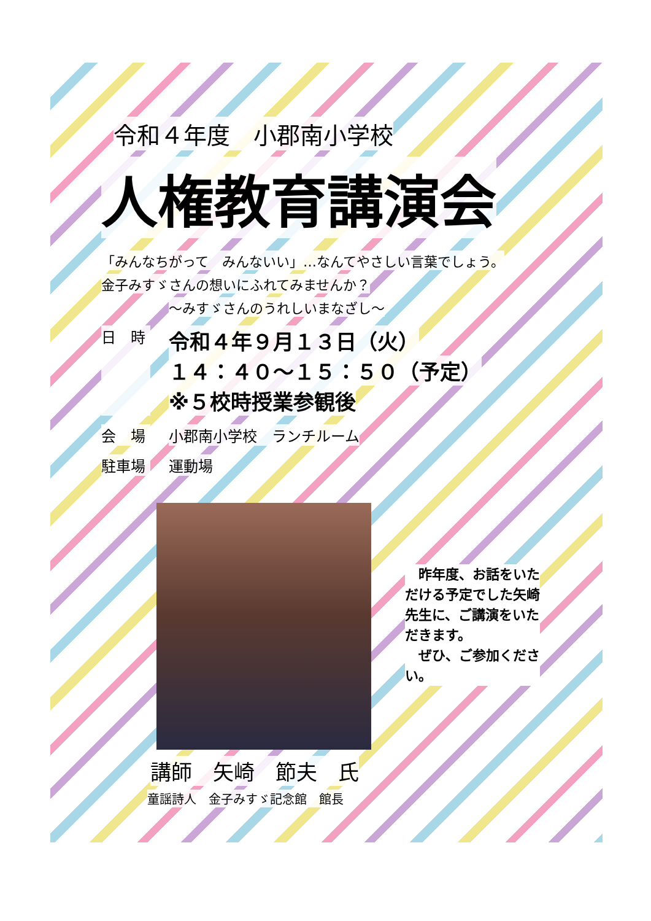令和４年度　小郡南小学校
人権教育講演会
「みんなちがって　みんないい」…なんてやさしい言葉でしょう。
金子みすゞさんの想いにふれてみませんか？
～みすゞさんのうれしいまなざし～
日　時
令和４年９月１３日（火）
１４：４０～１５：５０（予定）
※５校時授業参観後
会　場 小郡南小学校　ランチルーム
駐車場 運動場
　昨年度、お話をいただける予定でした矢崎先生に、ご講演をいただきます。
　ぜひ、ご参加ください。
講師　矢崎　節夫　氏
童謡詩人　金子みすゞ記念館　館長